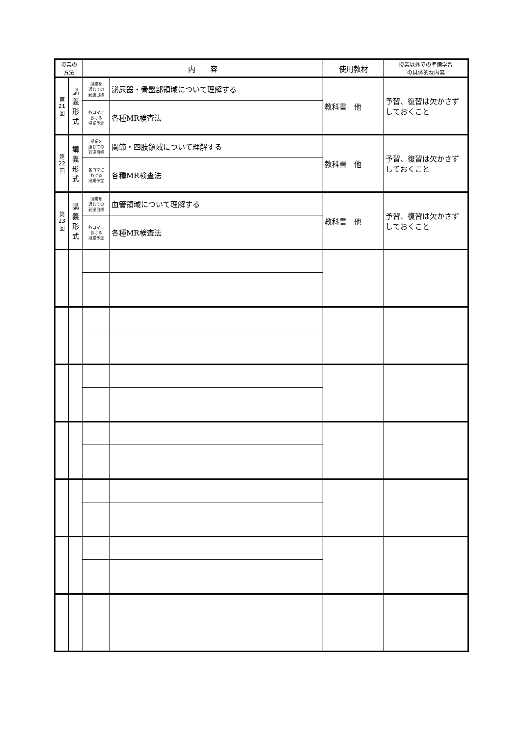| 授業の 方法 | | 内 容 | | 使用教材 | 授業以外での準備学習 の具体的な内容 |
| --- | --- | --- | --- | --- | --- |
| 第 21 回 | 講 義 形 式 | 授業を 通じての 到達目標 | 泌尿器・骨盤部領域について理解する | 教科書 他 | 予習、復習は欠かさずしておくこと |
| | | 各コマに おける 授業予定 | 各種MR検査法 | | |
| 第 22 回 | 講 義 形 式 | 授業を 通じての 到達目標 | 関節・四肢領域について理解する | 教科書 他 | 予習、復習は欠かさずしておくこと |
| | | 各コマに おける 授業予定 | 各種MR検査法 | | |
| 第 23 回 | 講 義 形 式 | 授業を 通じての 到達目標 | 血管領域について理解する | 教科書 他 | 予習、復習は欠かさずしておくこと |
| | | 各コマに おける 授業予定 | 各種MR検査法 | | |